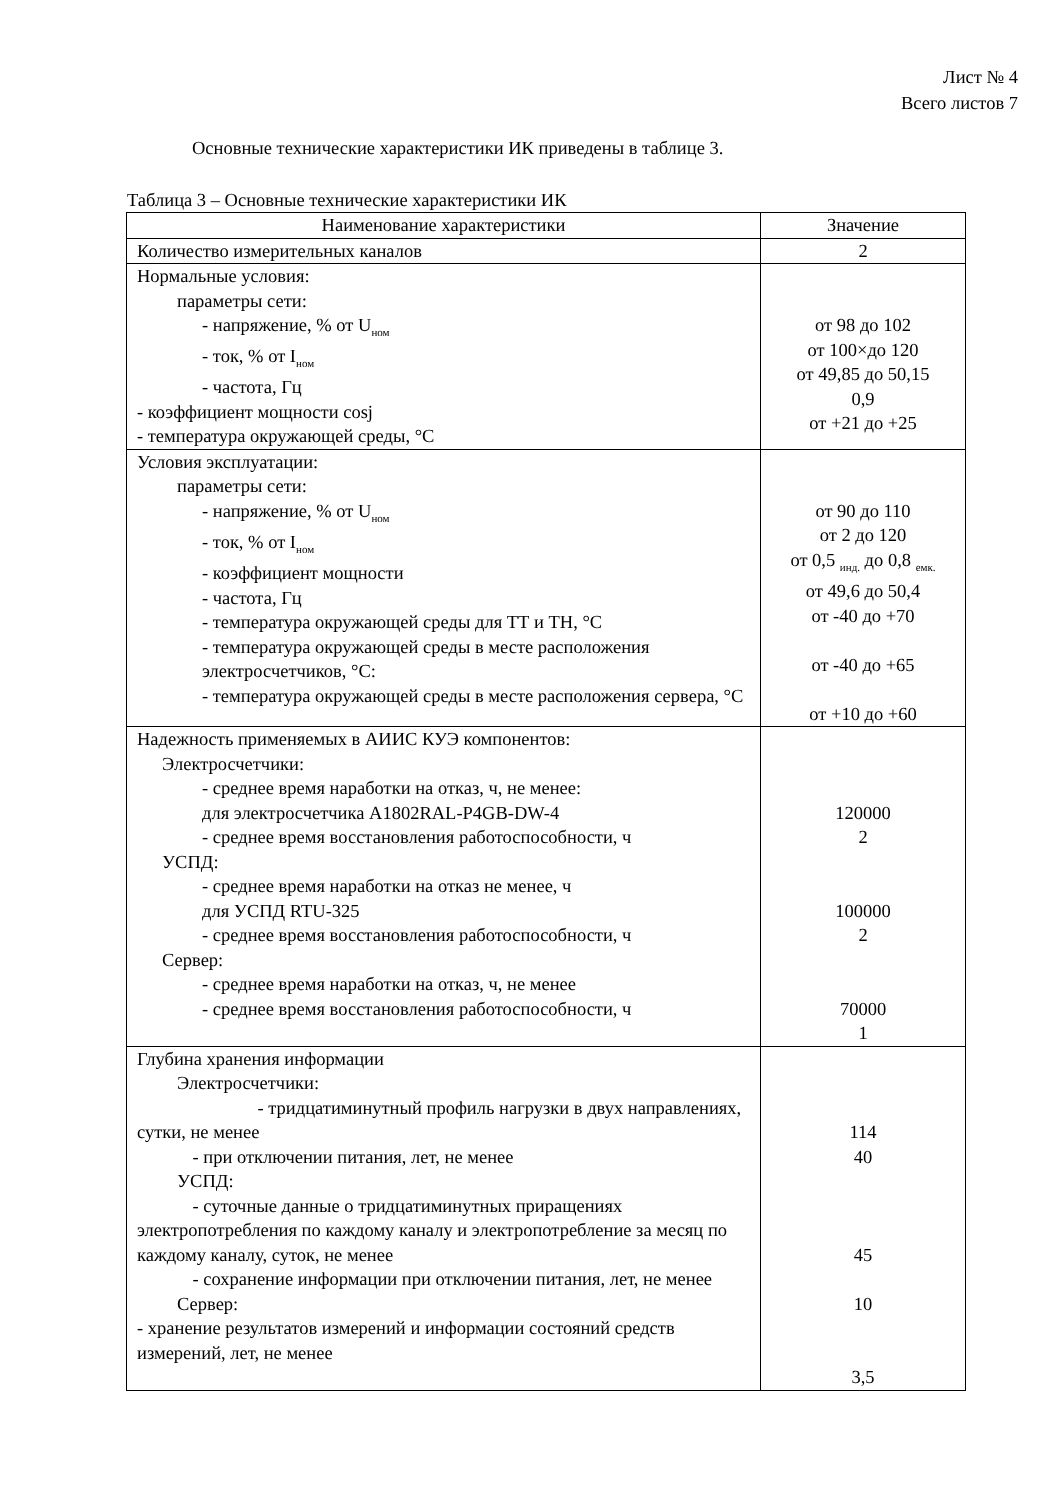Лист № 4
Всего листов 7
Основные технические характеристики ИК приведены в таблице 3.
Таблица 3 – Основные технические характеристики ИК
| Наименование характеристики | Значение |
| --- | --- |
| Количество измерительных каналов | 2 |
| Нормальные условия: параметры сети: - напряжение, % от U<sub>ном</sub> - ток, % от I<sub>ном</sub> - частота, Гц - коэффициент мощности cosj - температура окружающей среды, °C | от 98 до 102 от 100×до 120 от 49,85 до 50,15 0,9 от +21 до +25 |
| Условия эксплуатации: параметры сети: - напряжение, % от U<sub>ном</sub> - ток, % от I<sub>ном</sub> - коэффициент мощности - частота, Гц - температура окружающей среды для ТТ и ТН, °C - температура окружающей среды в месте расположения электросчетчиков, °C: - температура окружающей среды в месте расположения сервера, °C | от 90 до 110 от 2 до 120 от 0,5 <sub>инд.</sub> до 0,8 <sub>емк.</sub> от 49,6 до 50,4 от -40 до +70 от -40 до +65 от +10 до +60 |
| Надежность применяемых в АИИС КУЭ компонентов: Электросчетчики: - среднее время наработки на отказ, ч, не менее: для электросчетчика A1802RAL-P4GB-DW-4 - среднее время восстановления работоспособности, ч УСПД: - среднее время наработки на отказ не менее, ч для УСПД RTU-325 - среднее время восстановления работоспособности, ч Сервер: - среднее время наработки на отказ, ч, не менее - среднее время восстановления работоспособности, ч | 120000 2 100000 2 70000 1 |
| Глубина хранения информации Электросчетчики: - тридцатиминутный профиль нагрузки в двух направлениях, сутки, не менее - при отключении питания, лет, не менее УСПД: - суточные данные о тридцатиминутных приращениях электропотребления по каждому каналу и электропотребление за месяц по каждому каналу, суток, не менее - сохранение информации при отключении питания, лет, не менее Сервер: - хранение результатов измерений и информации состояний средств измерений, лет, не менее | 114 40 45 10 3,5 |